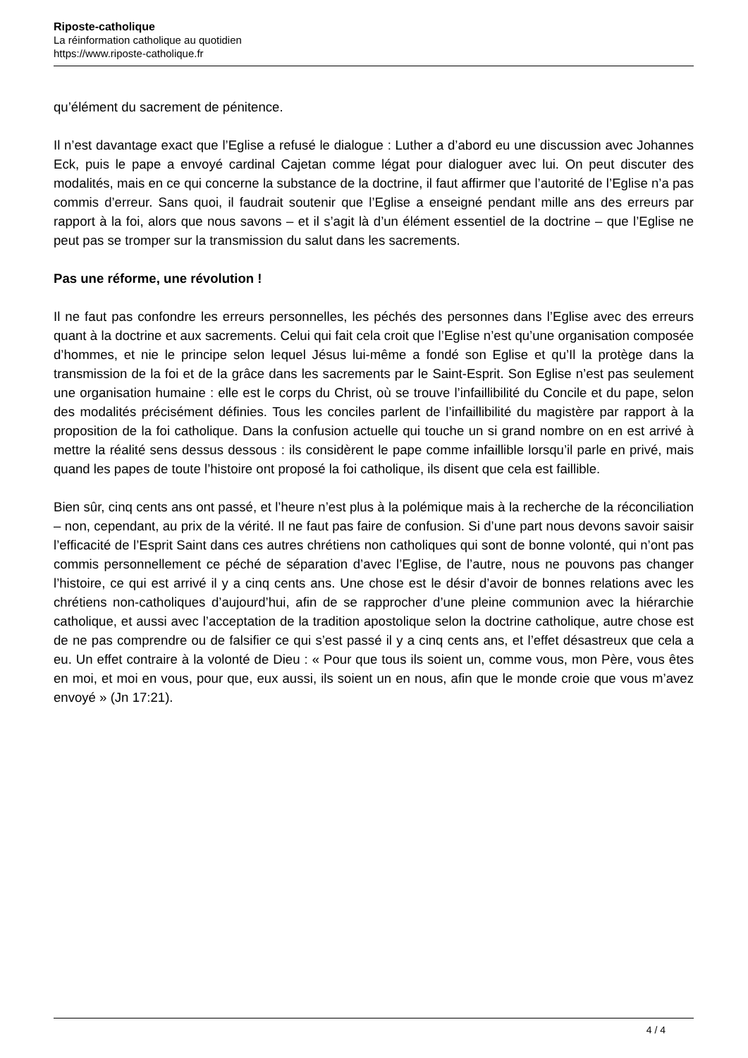Riposte-catholique
La réinformation catholique au quotidien
https://www.riposte-catholique.fr
qu’élément du sacrement de pénitence.
Il n’est davantage exact que l’Eglise a refusé le dialogue : Luther a d’abord eu une discussion avec Johannes Eck, puis le pape a envoyé cardinal Cajetan comme légat pour dialoguer avec lui. On peut discuter des modalités, mais en ce qui concerne la substance de la doctrine, il faut affirmer que l’autorité de l’Eglise n’a pas commis d’erreur. Sans quoi, il faudrait soutenir que l’Eglise a enseigné pendant mille ans des erreurs par rapport à la foi, alors que nous savons – et il s’agit là d’un élément essentiel de la doctrine – que l’Eglise ne peut pas se tromper sur la transmission du salut dans les sacrements.
Pas une réforme, une révolution !
Il ne faut pas confondre les erreurs personnelles, les péchés des personnes dans l’Eglise avec des erreurs quant à la doctrine et aux sacrements. Celui qui fait cela croit que l’Eglise n’est qu’une organisation composée d’hommes, et nie le principe selon lequel Jésus lui-même a fondé son Eglise et qu’Il la protège dans la transmission de la foi et de la grâce dans les sacrements par le Saint-Esprit. Son Eglise n’est pas seulement une organisation humaine : elle est le corps du Christ, où se trouve l’infaillibilité du Concile et du pape, selon des modalités précisément définies. Tous les conciles parlent de l’infaillibilité du magistère par rapport à la proposition de la foi catholique. Dans la confusion actuelle qui touche un si grand nombre on en est arrivé à mettre la réalité sens dessus dessous : ils considèrent le pape comme infaillible lorsqu’il parle en privé, mais quand les papes de toute l’histoire ont proposé la foi catholique, ils disent que cela est faillible.
Bien sûr, cinq cents ans ont passé, et l’heure n’est plus à la polémique mais à la recherche de la réconciliation – non, cependant, au prix de la vérité. Il ne faut pas faire de confusion. Si d’une part nous devons savoir saisir l’efficacité de l’Esprit Saint dans ces autres chrétiens non catholiques qui sont de bonne volonté, qui n’ont pas commis personnellement ce péché de séparation d’avec l’Eglise, de l’autre, nous ne pouvons pas changer l’histoire, ce qui est arrivé il y a cinq cents ans. Une chose est le désir d’avoir de bonnes relations avec les chrétiens non-catholiques d’aujourd’hui, afin de se rapprocher d’une pleine communion avec la hiérarchie catholique, et aussi avec l’acceptation de la tradition apostolique selon la doctrine catholique, autre chose est de ne pas comprendre ou de falsifier ce qui s’est passé il y a cinq cents ans, et l’effet désastreux que cela a eu. Un effet contraire à la volonté de Dieu : « Pour que tous ils soient un, comme vous, mon Père, vous êtes en moi, et moi en vous, pour que, eux aussi, ils soient un en nous, afin que le monde croie que vous m’avez envoyé » (Jn 17:21).
4 / 4